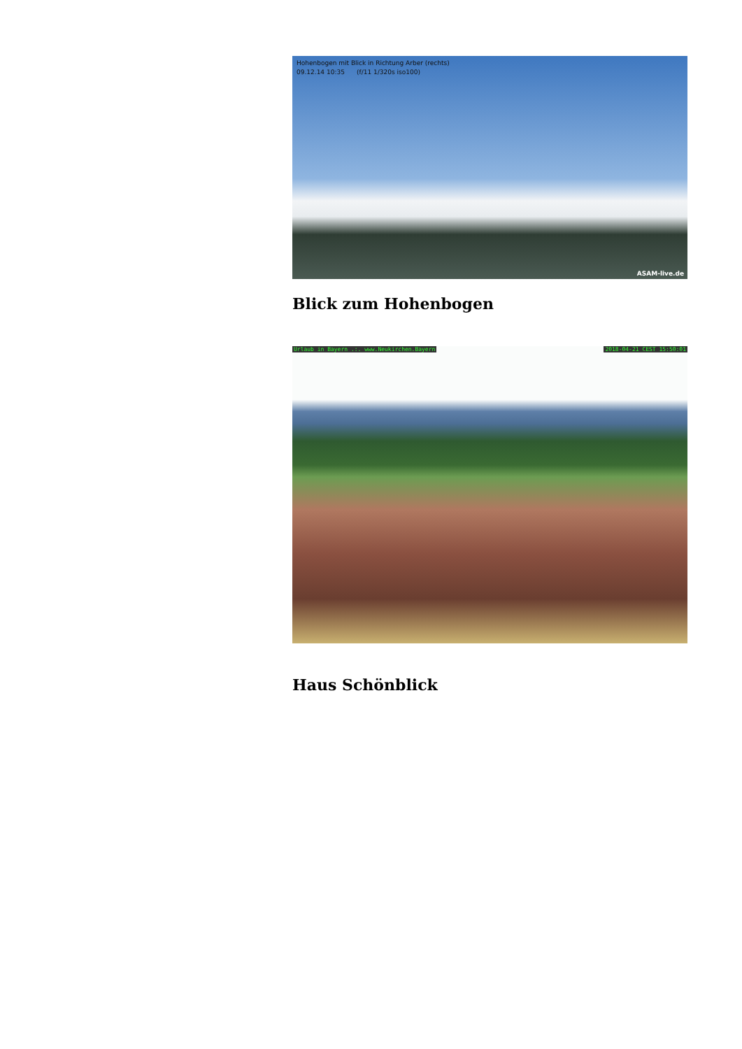Hohenbogen mit Blick in Richtung Arber (rechts)
09.12.14 10:35 (f/11 1/320s iso100)
ASAM-live.de
Blick zum Hohenbogen
Urlaub in Bayern .:. www.Neukirchen.Bayern 2018-04-21 CEST 15:50:01
Haus Schönblick